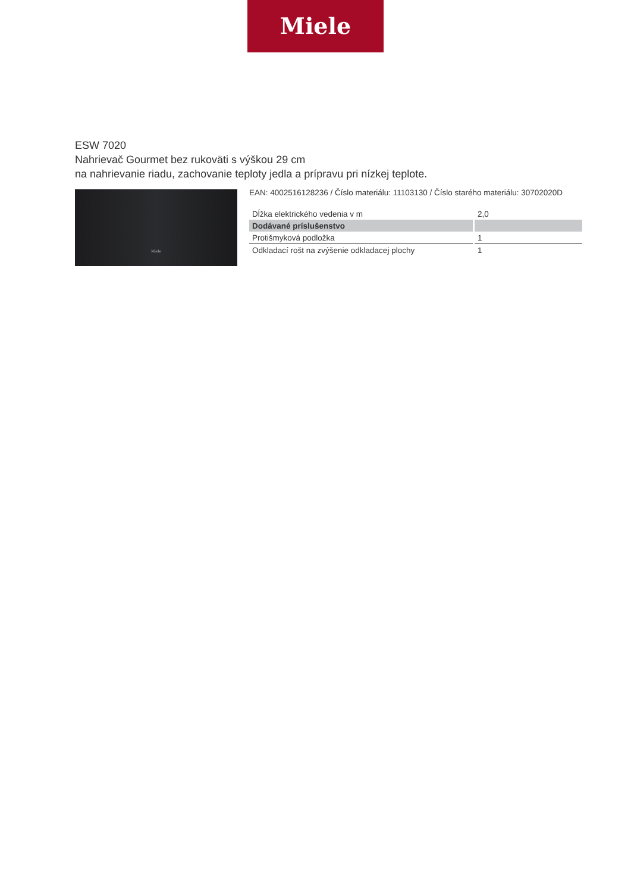Miele
ESW 7020
Nahrievač Gourmet bez rukoväti s výškou 29 cm
na nahrievanie riadu, zachovanie teploty jedla a prípravu pri nízkej teplote.
Miele
EAN: 4002516128236 / Číslo materiálu: 11103130 / Číslo starého materiálu: 30702020D
| Dĺžka elektrického vedenia v m | 2,0 |
| Dodávané príslušenstvo | |
| Protišmyková podložka | 1 |
| Odkladací rošt na zvýšenie odkladacej plochy | 1 |